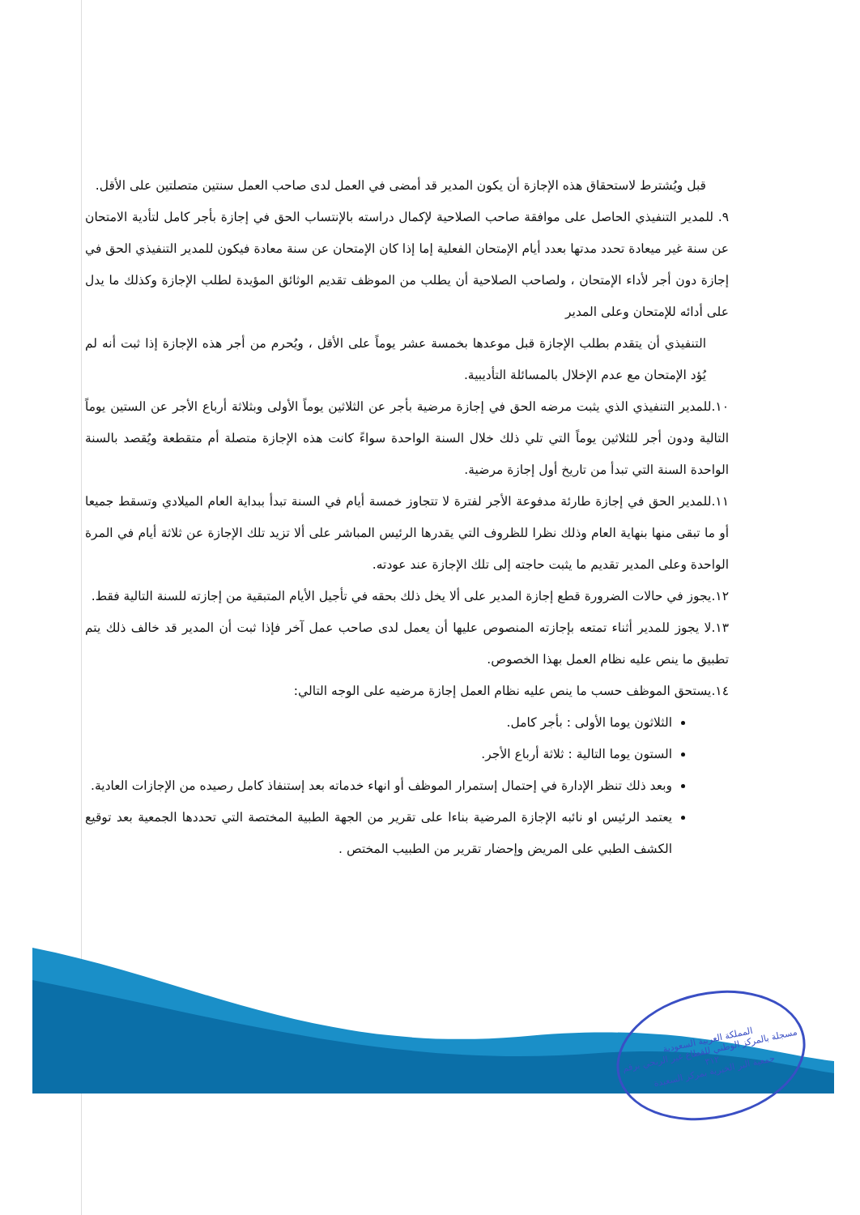قبل ويُشترط لاستحقاق هذه الإجازة أن يكون المدير قد أمضى في العمل لدى صاحب العمل سنتين متصلتين على الأقل.
٩. للمدير التنفيذي الحاصل على موافقة صاحب الصلاحية لإكمال دراسته بالإنتساب الحق في إجازة بأجر كامل لتأدية الامتحان عن سنة غير ميعادة تحدد مدتها بعدد أيام الإمتحان الفعلية إما إذا كان الإمتحان عن سنة معادة فيكون للمدير التنفيذي الحق في إجازة دون أجر لأداء الإمتحان ، ولصاحب الصلاحية أن يطلب من الموظف تقديم الوثائق المؤيدة لطلب الإجازة وكذلك ما يدل على أدائه للإمتحان وعلى المدير
التنفيذي أن يتقدم بطلب الإجازة قبل موعدها بخمسة عشر يوماً على الأقل ، ويُحرم من أجر هذه الإجازة إذا ثبت أنه لم يُؤد الإمتحان مع عدم الإخلال بالمسائلة التأديبية.
١٠.للمدير التنفيذي الذي يثبت مرضه الحق في إجازة مرضية بأجر عن الثلاثين يوماً الأولى وبثلاثة أرباع الأجر عن الستين يوماً التالية ودون أجر للثلاثين يوماً التي تلي ذلك خلال السنة الواحدة سواءً كانت هذه الإجازة متصلة أم متقطعة ويُقصد بالسنة الواحدة السنة التي تبدأ من تاريخ أول إجازة مرضية.
١١.للمدير الحق في إجازة طارئة مدفوعة الأجر لفترة لا تتجاوز خمسة أيام في السنة تبدأ ببداية العام الميلادي وتسقط جميعا أو ما تبقى منها بنهاية العام وذلك نظرا للظروف التي يقدرها الرئيس المباشر على ألا تزيد تلك الإجازة عن ثلاثة أيام في المرة الواحدة وعلى المدير تقديم ما يثبت حاجته إلى تلك الإجازة عند عودته.
١٢.يجوز في حالات الضرورة قطع إجازة المدير على ألا يخل ذلك بحقه في تأجيل الأيام المتبقية من إجازته للسنة التالية فقط.
١٣.لا يجوز للمدير أثناء تمتعه بإجازته المنصوص عليها أن يعمل لدى صاحب عمل آخر فإذا ثبت أن المدير قد خالف ذلك يتم تطبيق ما ينص عليه نظام العمل بهذا الخصوص.
١٤.يستحق الموظف حسب ما ينص عليه نظام العمل إجازة مرضيه على الوجه التالي:
الثلاثون يوما الأولى : بأجر كامل.
الستون يوما التالية : ثلاثة أرباع الأجر.
وبعد ذلك تنظر الإدارة في إحتمال إستمرار الموظف أو انهاء خدماته بعد إستنفاذ كامل رصيده من الإجازات العادية.
يعتمد الرئيس او نائبه الإجازة المرضية بناءا على تقرير من الجهة الطبية المختصة التي تحددها الجمعية بعد توقيع الكشف الطبي على المريض وإحضار تقرير من الطبيب المختص .
المملكة العربية السعودية
مسجلة بالمركز الوطني للقطاع غير الربحي برقم ٣١٢
جمعية البر الخيرية بمركز السعيدة